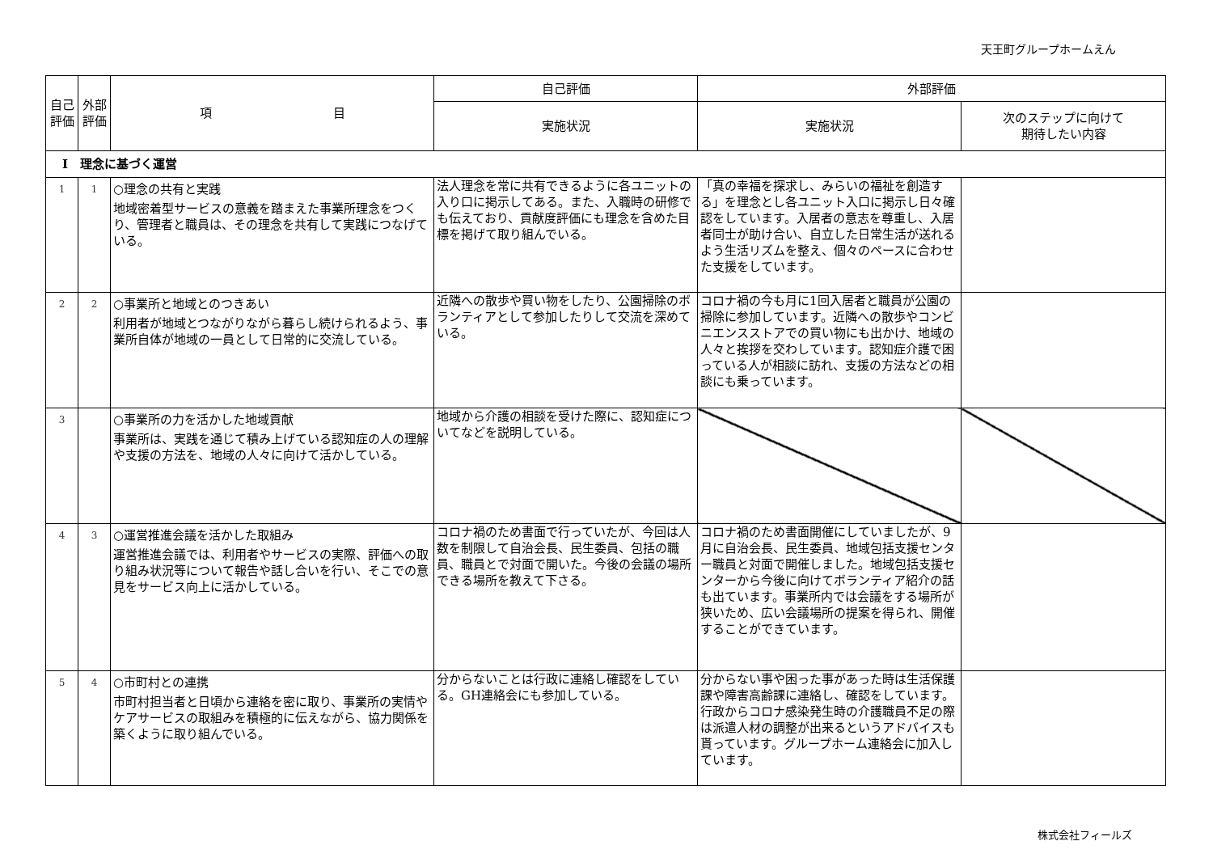天王町グループホームえん
| 自己評価 | 外部評価 | 項 目 | 自己評価 | 外部評価 | |
| --- | --- | --- | --- | --- | --- |
| | | | 実施状況 | 実施状況 | 次のステップに向けて 期待したい内容 |
| Ⅰ 理念に基づく運営 | | | | | |
| 1 | 1 | ○理念の共有と実践 地域密着型サービスの意義を踏まえた事業所理念をつくり、管理者と職員は、その理念を共有して実践につなげている。 | 法人理念を常に共有できるように各ユニットの入り口に掲示してある。また、入職時の研修でも伝えており、貢献度評価にも理念を含めた目標を掲げて取り組んでいる。 | 「真の幸福を探求し、みらいの福祉を創造する」を理念とし各ユニット入口に掲示し日々確認をしています。入居者の意志を尊重し、入居者同士が助け合い、自立した日常生活が送れるよう生活リズムを整え、個々のペースに合わせた支援をしています。 | |
| 2 | 2 | ○事業所と地域とのつきあい 利用者が地域とつながりながら暮らし続けられるよう、事業所自体が地域の一員として日常的に交流している。 | 近隣への散歩や買い物をしたり、公園掃除のボランティアとして参加したりして交流を深めている。 | コロナ禍の今も月に1回入居者と職員が公園の掃除に参加しています。近隣への散歩やコンビニエンスストアでの買い物にも出かけ、地域の人々と挨拶を交わしています。認知症介護で困っている人が相談に訪れ、支援の方法などの相談にも乗っています。 | |
| 3 | | ○事業所の力を活かした地域貢献 事業所は、実践を通じて積み上げている認知症の人の理解や支援の方法を、地域の人々に向けて活かしている。 | 地域から介護の相談を受けた際に、認知症についてなどを説明している。 | | |
| 4 | 3 | ○運営推進会議を活かした取組み 運営推進会議では、利用者やサービスの実際、評価への取り組み状況等について報告や話し合いを行い、そこでの意見をサービス向上に活かしている。 | コロナ禍のため書面で行っていたが、今回は人数を制限して自治会長、民生委員、包括の職員、職員とで対面で開いた。今後の会議の場所できる場所を教えて下さる。 | コロナ禍のため書面開催にしていましたが、9月に自治会長、民生委員、地域包括支援センター職員と対面で開催しました。地域包括支援センターから今後に向けてボランティア紹介の話も出ています。事業所内では会議をする場所が狭いため、広い会議場所の提案を得られ、開催することができています。 | |
| 5 | 4 | ○市町村との連携 市町村担当者と日頃から連絡を密に取り、事業所の実情やケアサービスの取組みを積極的に伝えながら、協力関係を築くように取り組んでいる。 | 分からないことは行政に連絡し確認をしている。GH連絡会にも参加している。 | 分からない事や困った事があった時は生活保護課や障害高齢課に連絡し、確認をしています。行政からコロナ感染発生時の介護職員不足の際は派遣人材の調整が出来るというアドバイスも貰っています。グループホーム連絡会に加入しています。 | |
株式会社フィールズ